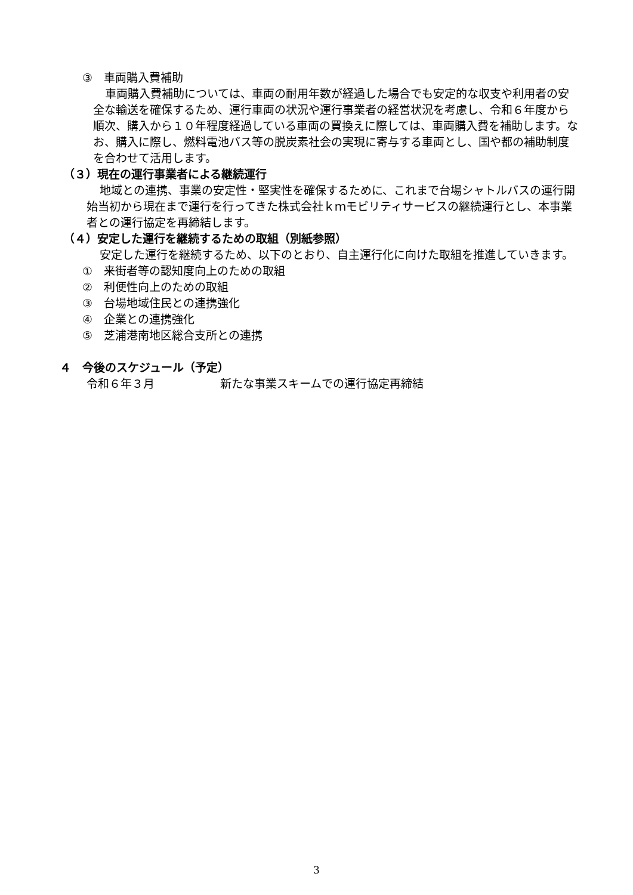③　車両購入費補助
車両購入費補助については、車両の耐用年数が経過した場合でも安定的な収支や利用者の安全な輸送を確保するため、運行車両の状況や運行事業者の経営状況を考慮し、令和６年度から順次、購入から１０年程度経過している車両の買換えに際しては、車両購入費を補助します。なお、購入に際し、燃料電池バス等の脱炭素社会の実現に寄与する車両とし、国や都の補助制度を合わせて活用します。
（３）現在の運行事業者による継続運行
地域との連携、事業の安定性・堅実性を確保するために、これまで台場シャトルバスの運行開始当初から現在まで運行を行ってきた株式会社ｋｍモビリティサービスの継続運行とし、本事業者との運行協定を再締結します。
（４）安定した運行を継続するための取組（別紙参照）
安定した運行を継続するため、以下のとおり、自主運行化に向けた取組を推進していきます。
①　来街者等の認知度向上のための取組
②　利便性向上のための取組
③　台場地域住民との連携強化
④　企業との連携強化
⑤　芝浦港南地区総合支所との連携
４　今後のスケジュール（予定）
令和６年３月 新たな事業スキームでの運行協定再締結
3